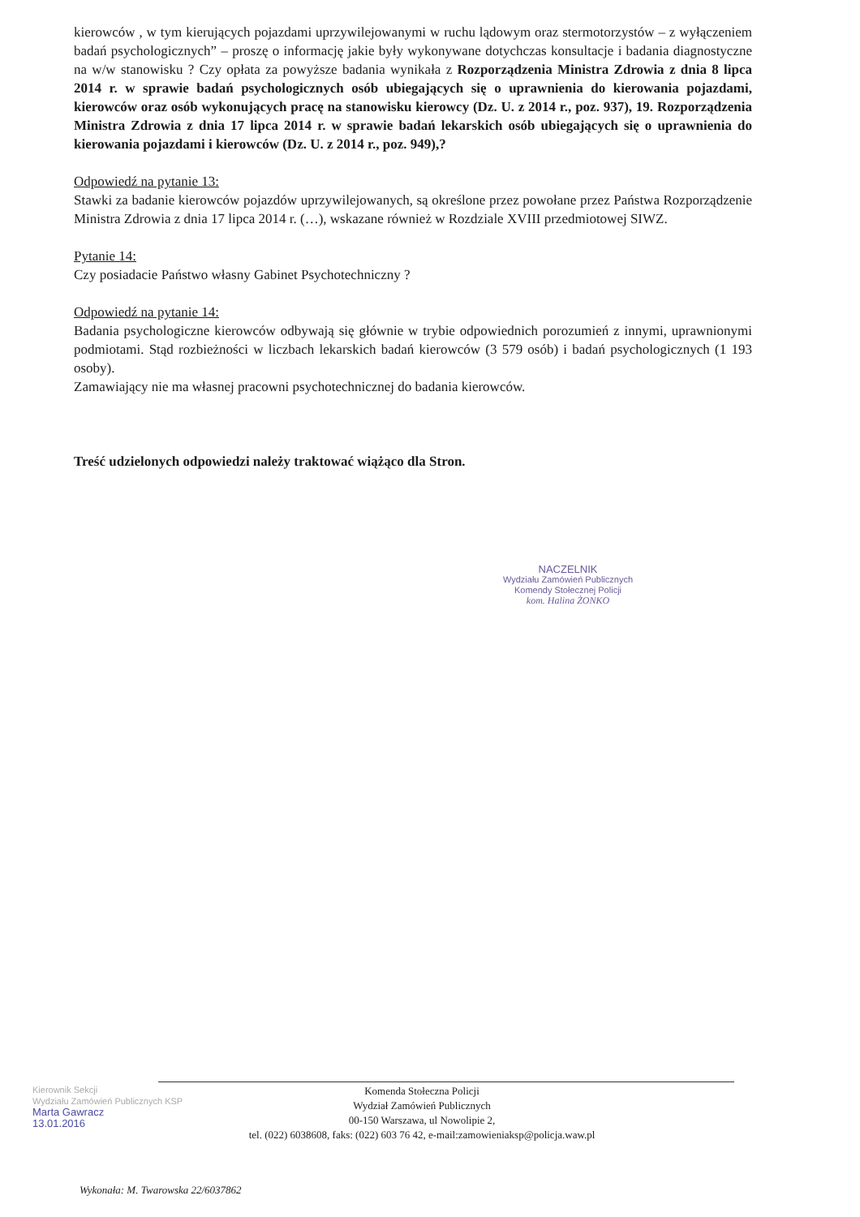kierowców , w tym kierujących pojazdami uprzywilejowanymi w ruchu lądowym oraz stermotorzystów – z wyłączeniem badań psychologicznych” – proszę o informację jakie były wykonywane dotychczas konsultacje i badania diagnostyczne na w/w stanowisku ? Czy opłata za powyższe badania wynikała z Rozporządzenia Ministra Zdrowia z dnia 8 lipca 2014 r. w sprawie badań psychologicznych osób ubiegających się o uprawnienia do kierowania pojazdami, kierowców oraz osób wykonujących pracę na stanowisku kierowcy (Dz. U. z 2014 r., poz. 937), 19. Rozporządzenia Ministra Zdrowia z dnia 17 lipca 2014 r. w sprawie badań lekarskich osób ubiegających się o uprawnienia do kierowania pojazdami i kierowców (Dz. U. z 2014 r., poz. 949),?
Odpowiedź na pytanie 13:
Stawki za badanie kierowców pojazdów uprzywilejowanych, są określone przez powołane przez Państwa Rozporządzenie Ministra Zdrowia z dnia 17 lipca 2014 r. (…), wskazane również w Rozdziale XVIII przedmiotowej SIWZ.
Pytanie 14:
Czy posiadacie Państwo własny Gabinet Psychotechniczny ?
Odpowiedź na pytanie 14:
Badania psychologiczne kierowców odbywają się głównie w trybie odpowiednich porozumień z innymi, uprawnionymi podmiotami. Stąd rozbieżności w liczbach lekarskich badań kierowców (3 579 osób) i badań psychologicznych (1 193 osoby).
Zamawiający nie ma własnej pracowni psychotechnicznej do badania kierowców.
Treść udzielonych odpowiedzi należy traktować wiążąco dla Stron.
NACZELNIK
Wydziału Zamówień Publicznych
Komendy Stołecznej Policji
kom. Halina ŻONKO
Kierownik Sekcji
Wydziału Zamówień Publicznych KSP
Marta Gawracz
13.01.2016
Komenda Stołeczna Policji
Wydział Zamówień Publicznych
00-150 Warszawa, ul Nowolipie 2,
tel. (022) 6038608, faks: (022) 603 76 42, e-mail:zamowieniaksp@policja.waw.pl
Wykonała: M. Twarowska 22/6037862